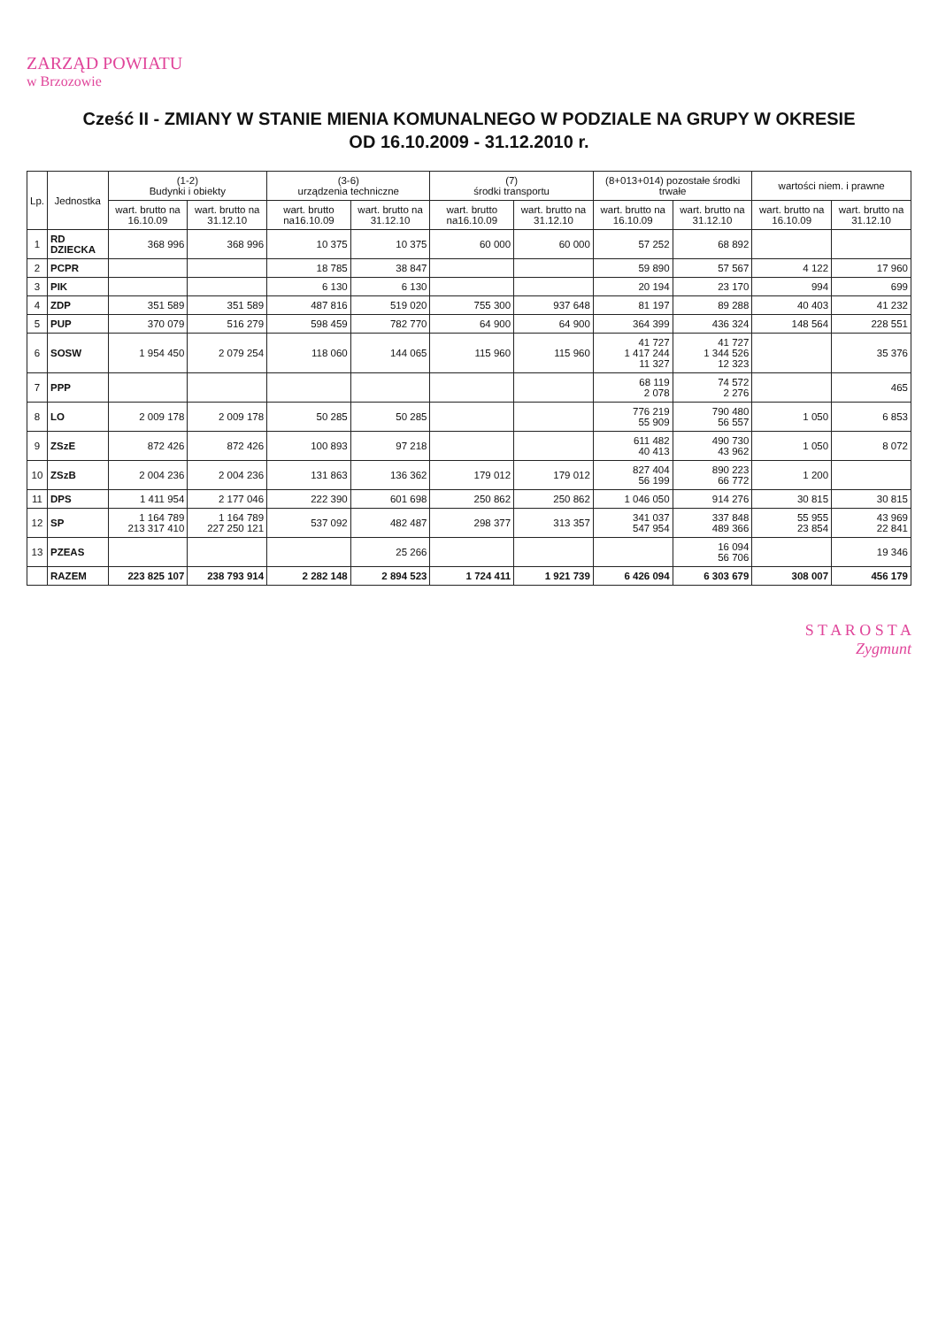ZARZĄD POWIATU
w Brzozowie
Cześć II - ZMIANY W STANIE MIENIA KOMUNALNEGO W PODZIALE NA GRUPY W OKRESIE
OD 16.10.2009 - 31.12.2010 r.
| Lp. | Jednostka | (1-2) Budynki i obiekty | | (3-6) urządzenia techniczne | | (7) środki transportu | | (8+013+014) pozostałe środki trwałe | | wartości niem. i prawne | |
| --- | --- | --- | --- | --- | --- | --- | --- | --- | --- | --- | --- |
| | | wart. brutto na 16.10.09 | wart. brutto na 31.12.10 | wart. brutto na16.10.09 | wart. brutto na 31.12.10 | wart. brutto na16.10.09 | wart. brutto na 31.12.10 | wart. brutto na 16.10.09 | wart. brutto na 31.12.10 | wart. brutto na 16.10.09 | wart. brutto na 31.12.10 |
| 1 | RD DZIECKA | 368 996 | 368 996 | 10 375 | 10 375 | 60 000 | 60 000 | 57 252 | 68 892 | | |
| 2 | PCPR | | | 18 785 | 38 847 | | | 59 890 | 57 567 | 4 122 | 17 960 |
| 3 | PIK | | | 6 130 | 6 130 | | | 20 194 | 23 170 | 994 | 699 |
| 4 | ZDP | 351 589 | 351 589 | 487 816 | 519 020 | 755 300 | 937 648 | 81 197 | 89 288 | 40 403 | 41 232 |
| 5 | PUP | 370 079 | 516 279 | 598 459 | 782 770 | 64 900 | 64 900 | 364 399 | 436 324 | 148 564 | 228 551 |
| 6 | SOSW | 1 954 450 | 2 079 254 | 118 060 | 144 065 | 115 960 | 115 960 | 41 727 1 417 244 11 327 | 41 727 1 344 526 12 323 | | 35 376 |
| 7 | PPP | | | | | | | 68 119 2 078 | 74 572 2 276 | | 465 |
| 8 | LO | 2 009 178 | 2 009 178 | 50 285 | 50 285 | | | 776 219 55 909 | 790 480 56 557 | 1 050 | 6 853 |
| 9 | ZSzE | 872 426 | 872 426 | 100 893 | 97 218 | | | 611 482 40 413 | 490 730 43 962 | 1 050 | 8 072 |
| 10 | ZSzB | 2 004 236 | 2 004 236 | 131 863 | 136 362 | 179 012 | 179 012 | 827 404 56 199 | 890 223 66 772 | 1 200 | |
| 11 | DPS | 1 411 954 | 2 177 046 | 222 390 | 601 698 | 250 862 | 250 862 | 1 046 050 | 914 276 | 30 815 | 30 815 |
| 12 | SP | 1 164 789 213 317 410 | 1 164 789 227 250 121 | 537 092 | 482 487 | 298 377 | 313 357 | 341 037 547 954 | 337 848 489 366 | 55 955 23 854 | 43 969 22 841 |
| 13 | PZEAS | | | | 25 266 | | | | 16 094 56 706 | | 19 346 |
| | RAZEM | 223 825 107 | 238 793 914 | 2 282 148 | 2 894 523 | 1 724 411 | 1 921 739 | 6 426 094 | 6 303 679 | 308 007 | 456 179 |
S T A R O S T A
Zygmunt